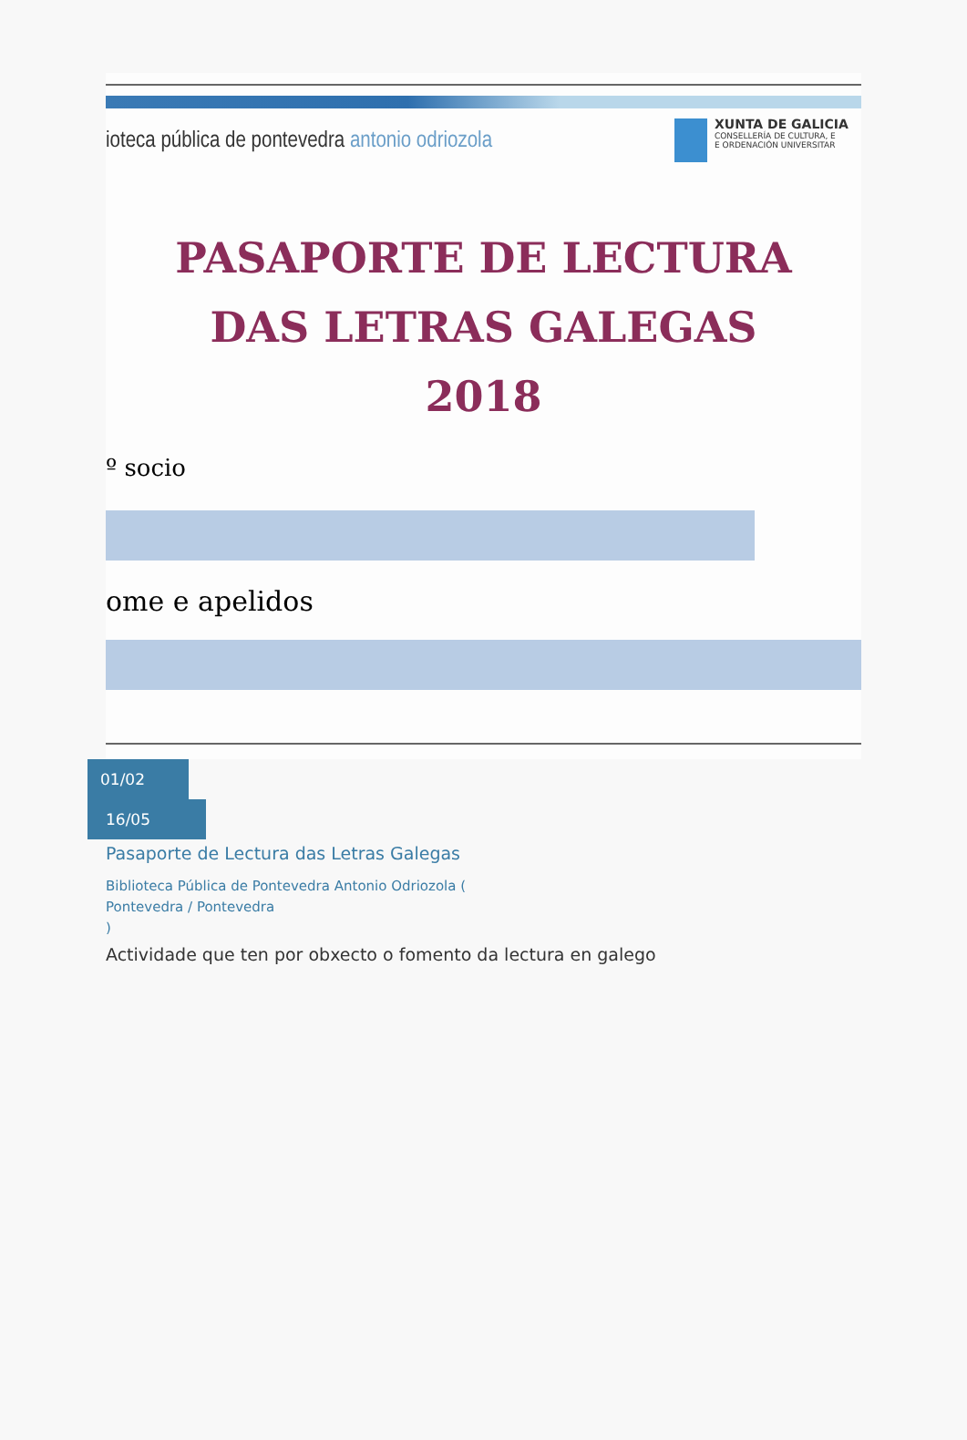ioteca pública de pontevedra antonio odriozola
XUNTA DE GALICIA
CONSELLERÍA DE CULTURA, E
E ORDENACIÓN UNIVERSITAR
PASAPORTE DE LECTURA
DAS LETRAS GALEGAS
2018
º socio
ome e apelidos
01/02
16/05
Pasaporte de Lectura das Letras Galegas
Biblioteca Pública de Pontevedra Antonio Odriozola (
Pontevedra / Pontevedra
)
Actividade que ten por obxecto o fomento da lectura en galego